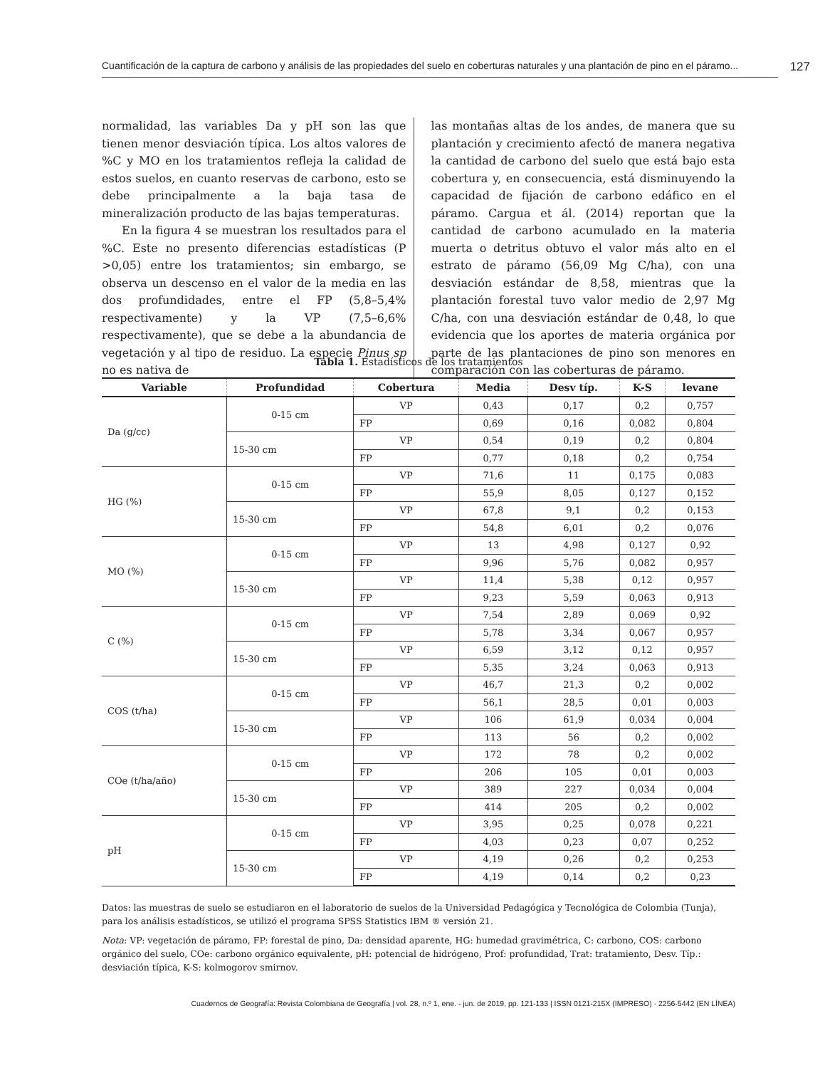Cuantificación de la captura de carbono y análisis de las propiedades del suelo en coberturas naturales y una plantación de pino en el páramo... 127
normalidad, las variables Da y pH son las que tienen menor desviación típica. Los altos valores de %C y MO en los tratamientos refleja la calidad de estos suelos, en cuanto reservas de carbono, esto se debe principalmente a la baja tasa de mineralización producto de las bajas temperaturas.
En la figura 4 se muestran los resultados para el %C. Este no presento diferencias estadísticas (P >0,05) entre los tratamientos; sin embargo, se observa un descenso en el valor de la media en las dos profundidades, entre el FP (5,8–5,4% respectivamente) y la VP (7,5–6,6% respectivamente), que se debe a la abundancia de vegetación y al tipo de residuo. La especie Pinus sp no es nativa de
las montañas altas de los andes, de manera que su plantación y crecimiento afectó de manera negativa la cantidad de carbono del suelo que está bajo esta cobertura y, en consecuencia, está disminuyendo la capacidad de fijación de carbono edáfico en el páramo. Cargua et ál. (2014) reportan que la cantidad de carbono acumulado en la materia muerta o detritus obtuvo el valor más alto en el estrato de páramo (56,09 Mg C/ha), con una desviación estándar de 8,58, mientras que la plantación forestal tuvo valor medio de 2,97 Mg C/ha, con una desviación estándar de 0,48, lo que evidencia que los aportes de materia orgánica por parte de las plantaciones de pino son menores en comparación con las coberturas de páramo.
Tabla 1. Estadísticos de los tratamientos
| Variable | Profundidad | Cobertura | Media | Desv típ. | K-S | levane |
| --- | --- | --- | --- | --- | --- | --- |
| Da (g/cc) | 0-15 cm | VP | 0,43 | 0,17 | 0,2 | 0,757 |
| | | FP | 0,69 | 0,16 | 0,082 | 0,804 |
| | 15-30 cm | VP | 0,54 | 0,19 | 0,2 | 0,804 |
| | | FP | 0,77 | 0,18 | 0,2 | 0,754 |
| HG (%) | 0-15 cm | VP | 71,6 | 11 | 0,175 | 0,083 |
| | | FP | 55,9 | 8,05 | 0,127 | 0,152 |
| | 15-30 cm | VP | 67,8 | 9,1 | 0,2 | 0,153 |
| | | FP | 54,8 | 6,01 | 0,2 | 0,076 |
| MO (%) | 0-15 cm | VP | 13 | 4,98 | 0,127 | 0,92 |
| | | FP | 9,96 | 5,76 | 0,082 | 0,957 |
| | 15-30 cm | VP | 11,4 | 5,38 | 0,12 | 0,957 |
| | | FP | 9,23 | 5,59 | 0,063 | 0,913 |
| C (%) | 0-15 cm | VP | 7,54 | 2,89 | 0,069 | 0,92 |
| | | FP | 5,78 | 3,34 | 0,067 | 0,957 |
| | 15-30 cm | VP | 6,59 | 3,12 | 0,12 | 0,957 |
| | | FP | 5,35 | 3,24 | 0,063 | 0,913 |
| COS (t/ha) | 0-15 cm | VP | 46,7 | 21,3 | 0,2 | 0,002 |
| | | FP | 56,1 | 28,5 | 0,01 | 0,003 |
| | 15-30 cm | VP | 106 | 61,9 | 0,034 | 0,004 |
| | | FP | 113 | 56 | 0,2 | 0,002 |
| COe (t/ha/año) | 0-15 cm | VP | 172 | 78 | 0,2 | 0,002 |
| | | FP | 206 | 105 | 0,01 | 0,003 |
| | 15-30 cm | VP | 389 | 227 | 0,034 | 0,004 |
| | | FP | 414 | 205 | 0,2 | 0,002 |
| pH | 0-15 cm | VP | 3,95 | 0,25 | 0,078 | 0,221 |
| | | FP | 4,03 | 0,23 | 0,07 | 0,252 |
| | 15-30 cm | VP | 4,19 | 0,26 | 0,2 | 0,253 |
| | | FP | 4,19 | 0,14 | 0,2 | 0,23 |
Datos: las muestras de suelo se estudiaron en el laboratorio de suelos de la Universidad Pedagógica y Tecnológica de Colombia (Tunja), para los análisis estadísticos, se utilizó el programa SPSS Statistics IBM ® versión 21.
Nota: VP: vegetación de páramo, FP: forestal de pino, Da: densidad aparente, HG: humedad gravimétrica, C: carbono, COS: carbono orgánico del suelo, COe: carbono orgánico equivalente, pH: potencial de hidrógeno, Prof: profundidad, Trat: tratamiento, Desv. Típ.: desviación típica, K-S: kolmogorov smirnov.
Cuadernos de Geografía: Revista Colombiana de Geografía | vol. 28, n.º 1, ene. - jun. de 2019, pp. 121-133 | ISSN 0121-215X (IMPRESO) · 2256-5442 (EN LÍNEA)